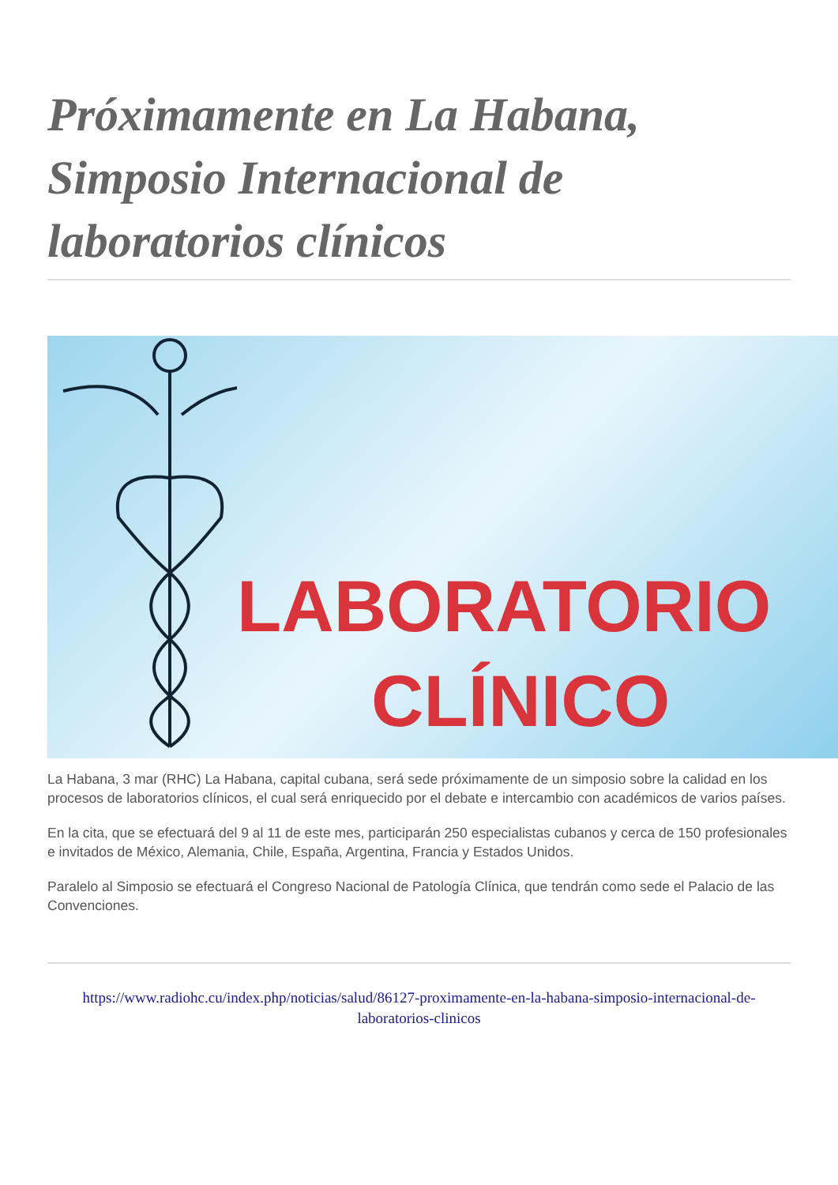Próximamente en La Habana, Simposio Internacional de laboratorios clínicos
LABORATORIO
CLÍNICO
La Habana, 3 mar (RHC) La Habana, capital cubana, será sede próximamente de un simposio sobre la calidad en los procesos de laboratorios clínicos, el cual será enriquecido por el debate e intercambio con académicos de varios países.
En la cita, que se efectuará del 9 al 11 de este mes, participarán 250 especialistas cubanos y cerca de 150 profesionales e invitados de México, Alemania, Chile, España, Argentina, Francia y Estados Unidos.
Paralelo al Simposio se efectuará el Congreso Nacional de Patología Clínica, que tendrán como sede el Palacio de las Convenciones.
https://www.radiohc.cu/index.php/noticias/salud/86127-proximamente-en-la-habana-simposio-internacional-de-laboratorios-clinicos